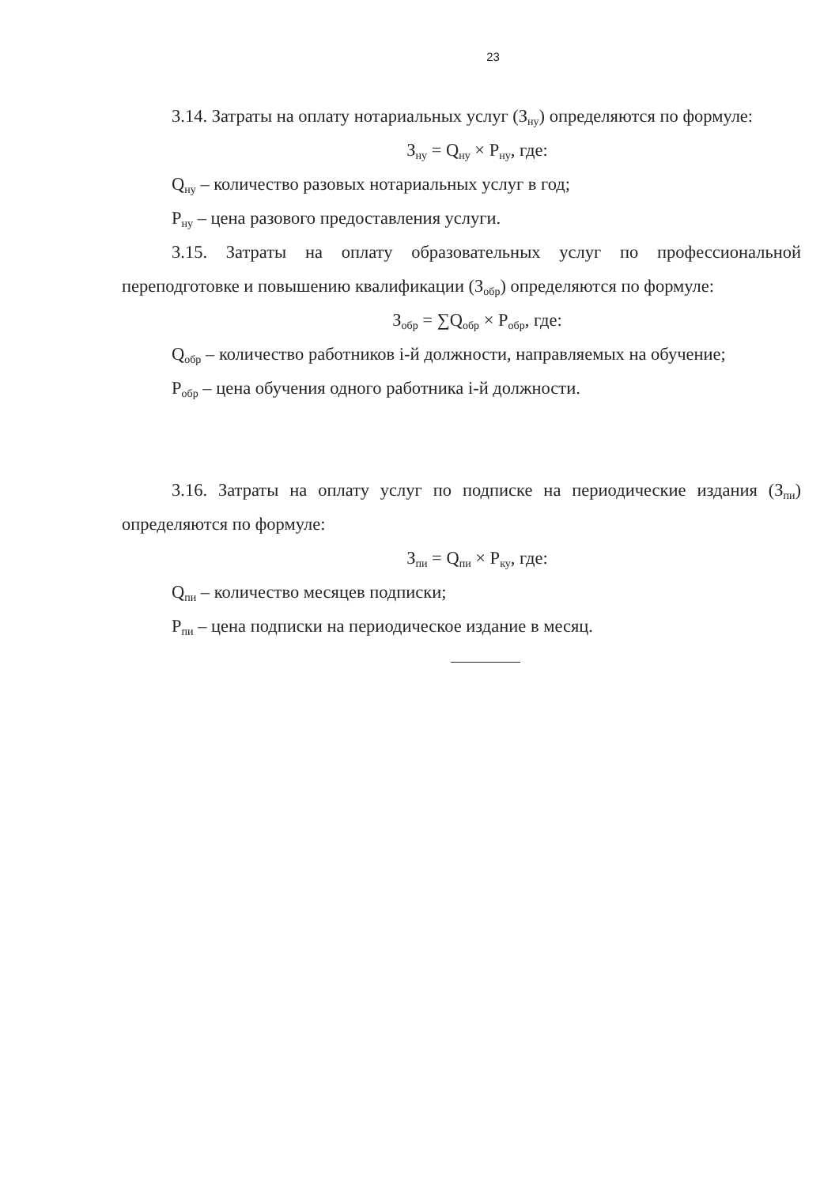23
3.14. Затраты на оплату нотариальных услуг (З<sub>ну</sub>) определяются по формуле:
З<sub>ну</sub> = Q<sub>ну</sub> × P<sub>ну</sub>, где:
Q<sub>ну</sub> – количество разовых нотариальных услуг в год;
P<sub>ну</sub> – цена разового предоставления услуги.
3.15. Затраты на оплату образовательных услуг по профессиональной переподготовке и повышению квалификации (З<sub>обр</sub>) определяются по формуле:
З<sub>обр</sub> = ∑Q<sub>обр</sub> × P<sub>обр</sub>, где:
Q<sub>обр</sub> – количество работников i-й должности, направляемых на обучение;
P<sub>обр</sub> – цена обучения одного работника i-й должности.
3.16. Затраты на оплату услуг по подписке на периодические издания (З<sub>пи</sub>) определяются по формуле:
З<sub>пи</sub> = Q<sub>пи</sub> × P<sub>ку</sub>, где:
Q<sub>пи</sub> – количество месяцев подписки;
P<sub>пи</sub> – цена подписки на периодическое издание в месяц.